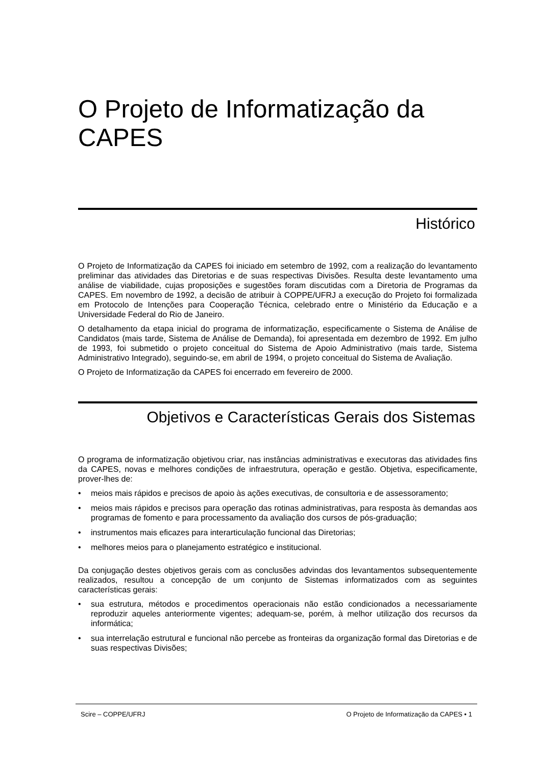O Projeto de Informatização da CAPES
Histórico
O Projeto de Informatização da CAPES foi iniciado em setembro de 1992, com a realização do levantamento preliminar das atividades das Diretorias e de suas respectivas Divisões. Resulta deste levantamento uma análise de viabilidade, cujas proposições e sugestões foram discutidas com a Diretoria de Programas da CAPES. Em novembro de 1992, a decisão de atribuir à COPPE/UFRJ a execução do Projeto foi formalizada em Protocolo de Intenções para Cooperação Técnica, celebrado entre o Ministério da Educação e a Universidade Federal do Rio de Janeiro.
O detalhamento da etapa inicial do programa de informatização, especificamente o Sistema de Análise de Candidatos (mais tarde, Sistema de Análise de Demanda), foi apresentada em dezembro de 1992. Em julho de 1993, foi submetido o projeto conceitual do Sistema de Apoio Administrativo (mais tarde, Sistema Administrativo Integrado), seguindo-se, em abril de 1994, o projeto conceitual do Sistema de Avaliação.
O Projeto de Informatização da CAPES foi encerrado em fevereiro de 2000.
Objetivos e Características Gerais dos Sistemas
O programa de informatização objetivou criar, nas instâncias administrativas e executoras das atividades fins da CAPES, novas e melhores condições de infraestrutura, operação e gestão. Objetiva, especificamente, prover-lhes de:
• meios mais rápidos e precisos de apoio às ações executivas, de consultoria e de assessoramento;
• meios mais rápidos e precisos para operação das rotinas administrativas, para resposta às demandas aos programas de fomento e para processamento da avaliação dos cursos de pós-graduação;
• instrumentos mais eficazes para interarticulação funcional das Diretorias;
• melhores meios para o planejamento estratégico e institucional.
Da conjugação destes objetivos gerais com as conclusões advindas dos levantamentos subsequentemente realizados, resultou a concepção de um conjunto de Sistemas informatizados com as seguintes características gerais:
• sua estrutura, métodos e procedimentos operacionais não estão condicionados a necessariamente reproduzir aqueles anteriormente vigentes; adequam-se, porém, à melhor utilização dos recursos da informática;
• sua interrelação estrutural e funcional não percebe as fronteiras da organização formal das Diretorias e de suas respectivas Divisões;
Scire – COPPE/UFRJ O Projeto de Informatização da CAPES • 1